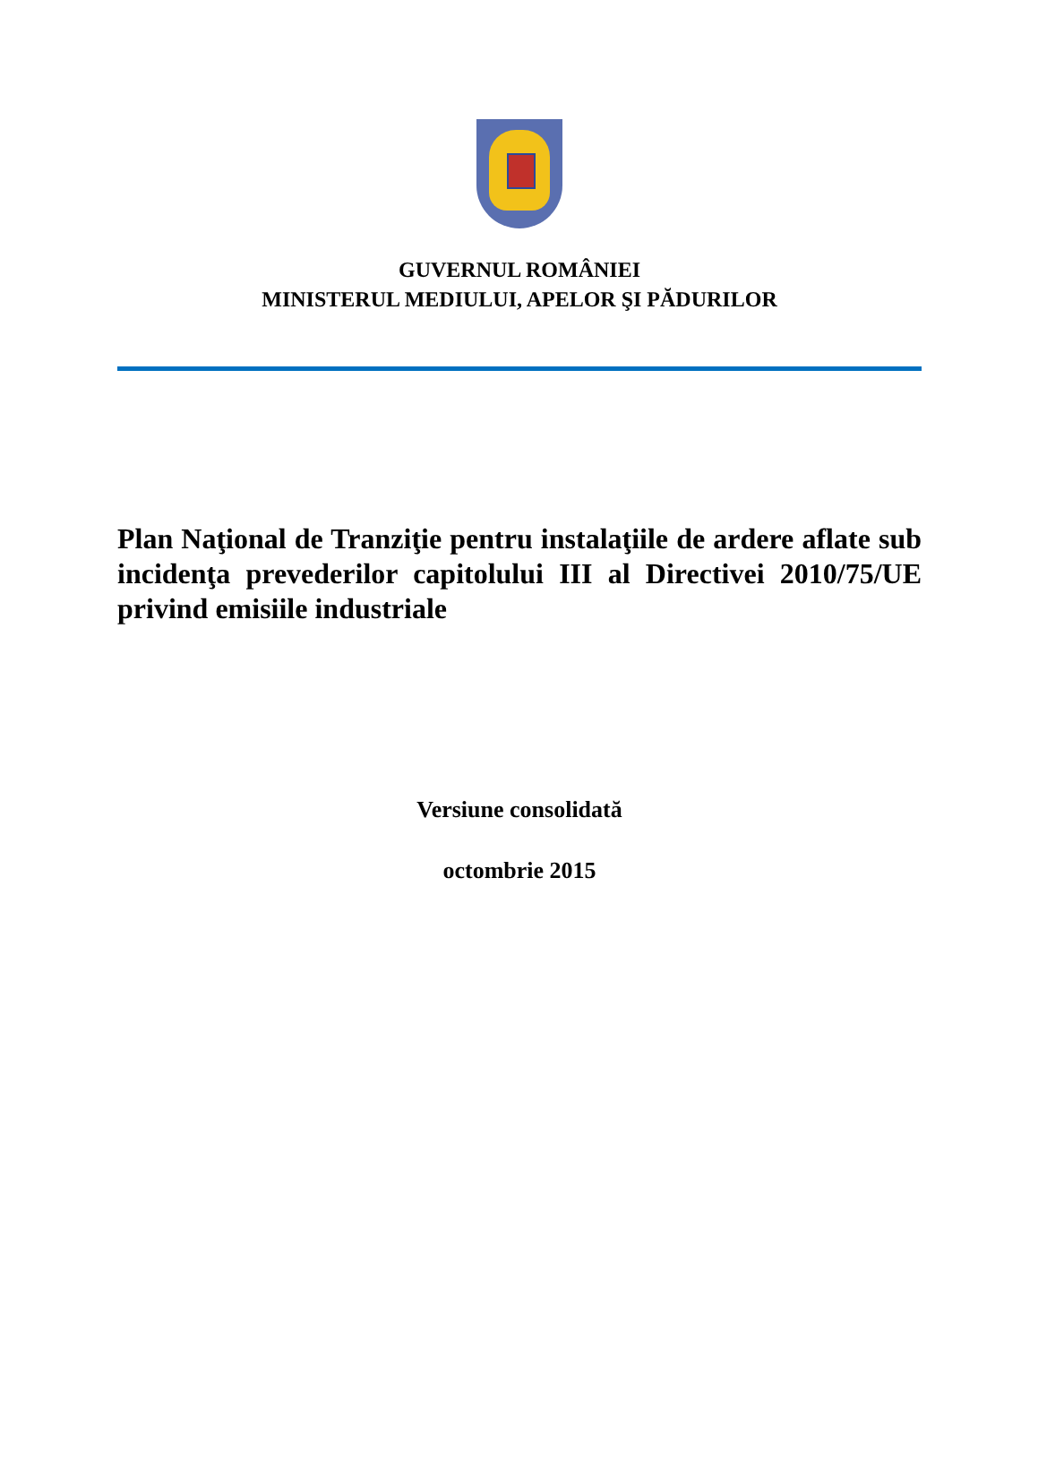GUVERNUL ROMÂNIEI
MINISTERUL MEDIULUI, APELOR ŞI PĂDURILOR
Plan Naţional de Tranziţie pentru instalaţiile de ardere aflate sub incidenţa prevederilor capitolului III al Directivei 2010/75/UE privind emisiile industriale
Versiune consolidată
octombrie 2015